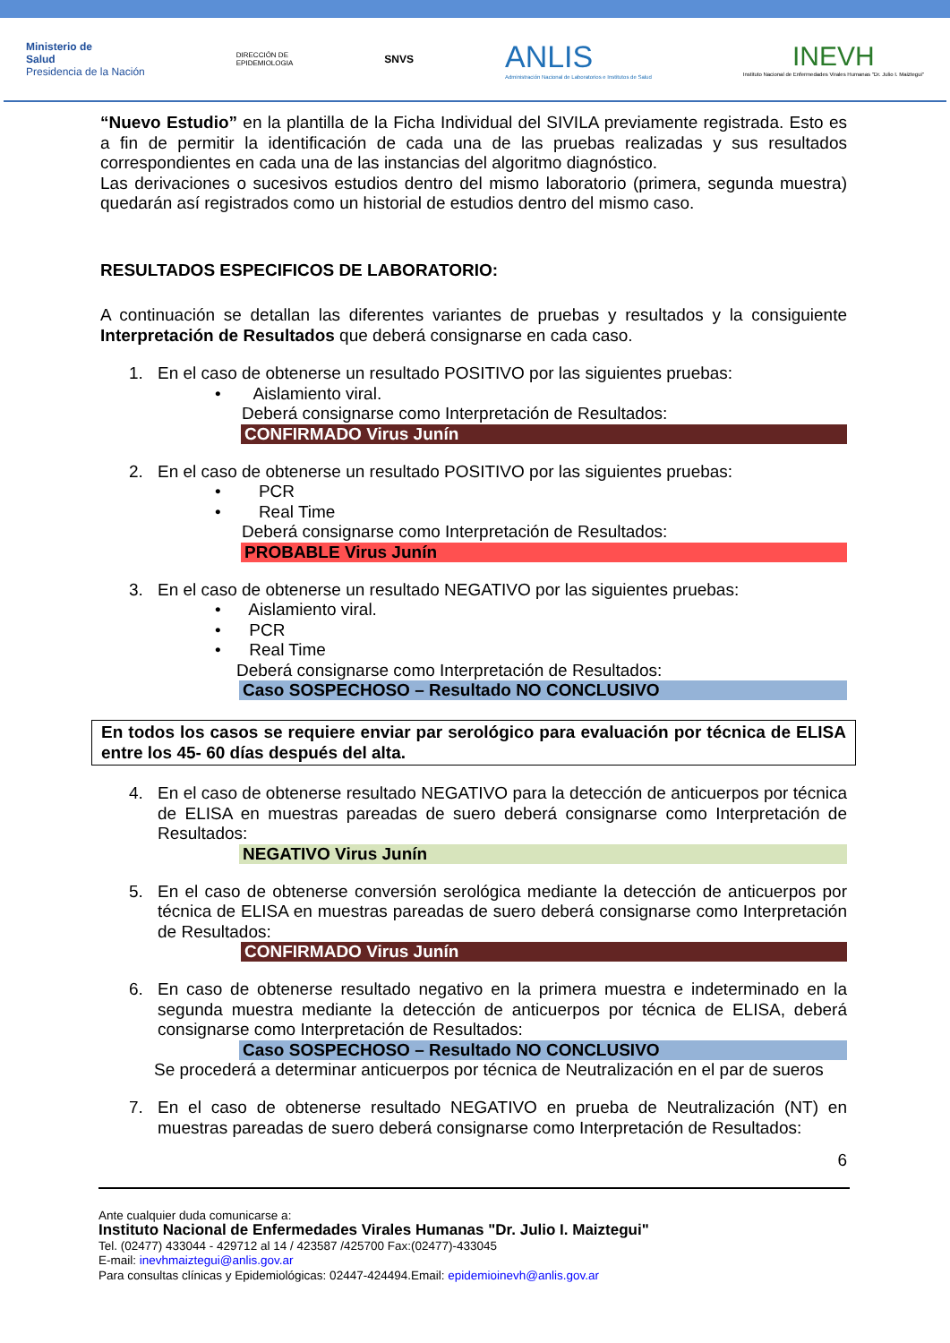Ministerio de
Salud
Presidencia de la Nación
DIRECCIÓN DE
EPIDEMIOLOGIA
SNVS
ANLIS
Administración Nacional de Laboratorios e Institutos de Salud
INEVH
Instituto Nacional de Enfermedades Virales Humanas "Dr. Julio I. Maiztegui"
“Nuevo Estudio” en la plantilla de la Ficha Individual del SIVILA previamente registrada. Esto es a fin de permitir la identificación de cada una de las pruebas realizadas y sus resultados correspondientes en cada una de las instancias del algoritmo diagnóstico.
Las derivaciones o sucesivos estudios dentro del mismo laboratorio (primera, segunda muestra) quedarán así registrados como un historial de estudios dentro del mismo caso.
RESULTADOS ESPECIFICOS DE LABORATORIO:
A continuación se detallan las diferentes variantes de pruebas y resultados y la consiguiente Interpretación de Resultados que deberá consignarse en cada caso.
1. En el caso de obtenerse un resultado POSITIVO por las siguientes pruebas:
• Aislamiento viral.
Deberá consignarse como Interpretación de Resultados:
CONFIRMADO Virus Junín
2. En el caso de obtenerse un resultado POSITIVO por las siguientes pruebas:
• PCR
• Real Time
Deberá consignarse como Interpretación de Resultados:
PROBABLE Virus Junín
3. En el caso de obtenerse un resultado NEGATIVO por las siguientes pruebas:
• Aislamiento viral.
• PCR
• Real Time
Deberá consignarse como Interpretación de Resultados:
Caso SOSPECHOSO – Resultado NO CONCLUSIVO
En todos los casos se requiere enviar par serológico para evaluación por técnica de ELISA entre los 45- 60 días después del alta.
4. En el caso de obtenerse resultado NEGATIVO para la detección de anticuerpos por técnica de ELISA en muestras pareadas de suero deberá consignarse como Interpretación de Resultados:
NEGATIVO Virus Junín
5. En el caso de obtenerse conversión serológica mediante la detección de anticuerpos por técnica de ELISA en muestras pareadas de suero deberá consignarse como Interpretación de Resultados:
CONFIRMADO Virus Junín
6. En caso de obtenerse resultado negativo en la primera muestra e indeterminado en la segunda muestra mediante la detección de anticuerpos por técnica de ELISA, deberá consignarse como Interpretación de Resultados:
Caso SOSPECHOSO – Resultado NO CONCLUSIVO
Se procederá a determinar anticuerpos por técnica de Neutralización en el par de sueros
7. En el caso de obtenerse resultado NEGATIVO en prueba de Neutralización (NT) en muestras pareadas de suero deberá consignarse como Interpretación de Resultados:
6
Ante cualquier duda comunicarse a:
Instituto Nacional de Enfermedades Virales Humanas "Dr. Julio I. Maiztegui"
Tel. (02477) 433044 - 429712 al 14 / 423587 /425700 Fax:(02477)-433045
E-mail: inevhmaiztegui@anlis.gov.ar
Para consultas clínicas y Epidemiológicas: 02447-424494.Email: epidemioinevh@anlis.gov.ar